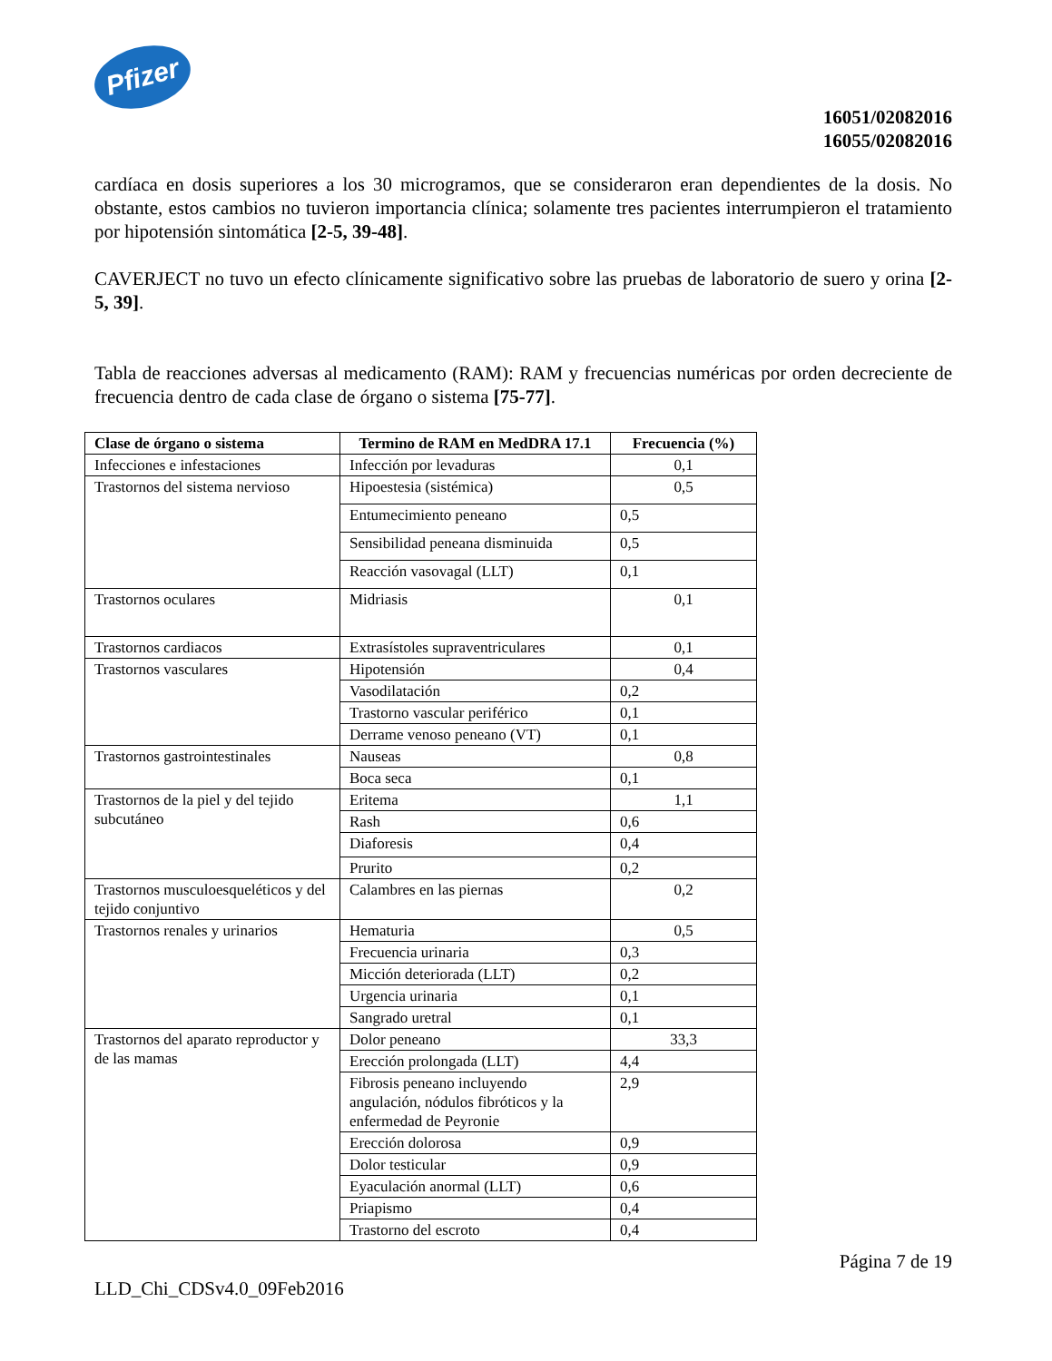Pfizer
16051/02082016
16055/02082016
cardíaca en dosis superiores a los 30 microgramos, que se consideraron eran dependientes de la dosis. No obstante, estos cambios no tuvieron importancia clínica; solamente tres pacientes interrumpieron el tratamiento por hipotensión sintomática [2-5, 39-48].
CAVERJECT no tuvo un efecto clínicamente significativo sobre las pruebas de laboratorio de suero y orina [2- 5, 39].
Tabla de reacciones adversas al medicamento (RAM): RAM y frecuencias numéricas por orden decreciente de frecuencia dentro de cada clase de órgano o sistema [75-77].
| Clase de órgano o sistema | Termino de RAM en MedDRA 17.1 | Frecuencia (%) |
| --- | --- | --- |
| Infecciones e infestaciones | Infección por levaduras | 0,1 |
| Trastornos del sistema nervioso | Hipoestesia (sistémica) | 0,5 |
| | Entumecimiento peneano | 0,5 |
| | Sensibilidad peneana disminuida | 0,5 |
| | Reacción vasovagal (LLT) | 0,1 |
| Trastornos oculares | Midriasis | 0,1 |
| Trastornos cardiacos | Extrasístoles supraventriculares | 0,1 |
| Trastornos vasculares | Hipotensión | 0,4 |
| | Vasodilatación | 0,2 |
| | Trastorno vascular periférico | 0,1 |
| | Derrame venoso peneano (VT) | 0,1 |
| Trastornos gastrointestinales | Nauseas | 0,8 |
| | Boca seca | 0,1 |
| Trastornos de la piel y del tejido subcutáneo | Eritema | 1,1 |
| | Rash | 0,6 |
| | Diaforesis | 0,4 |
| | Prurito | 0,2 |
| Trastornos musculoesqueléticos y del tejido conjuntivo | Calambres en las piernas | 0,2 |
| Trastornos renales y urinarios | Hematuria | 0,5 |
| | Frecuencia urinaria | 0,3 |
| | Micción deteriorada (LLT) | 0,2 |
| | Urgencia urinaria | 0,1 |
| | Sangrado uretral | 0,1 |
| Trastornos del aparato reproductor y de las mamas | Dolor peneano | 33,3 |
| | Erección prolongada (LLT) | 4,4 |
| | Fibrosis peneano incluyendo angulación, nódulos fibróticos y la enfermedad de Peyronie | 2,9 |
| | Erección dolorosa | 0,9 |
| | Dolor testicular | 0,9 |
| | Eyaculación anormal (LLT) | 0,6 |
| | Priapismo | 0,4 |
| | Trastorno del escroto | 0,4 |
Página 7 de 19
LLD_Chi_CDSv4.0_09Feb2016